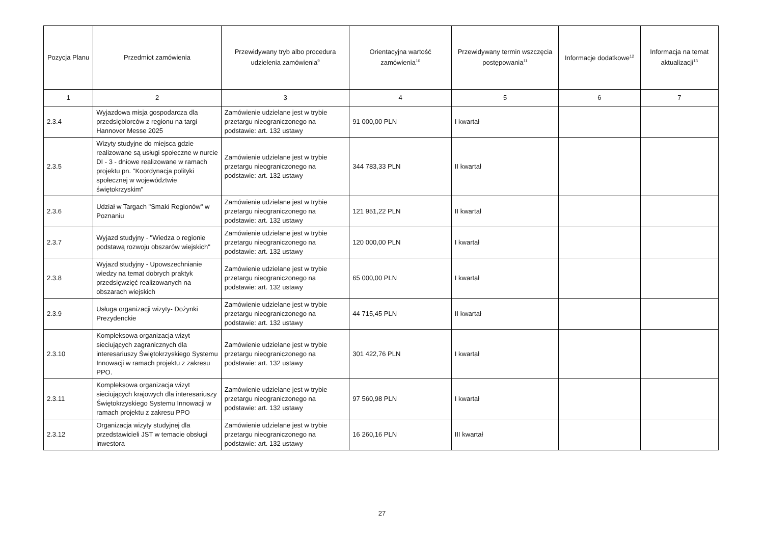| Pozycja Planu | Przedmiot zamówienia | Przewidywany tryb albo procedura udzielenia zamówienia<sup>9</sup> | Orientacyjna wartość zamówienia<sup>10</sup> | Przewidywany termin wszczęcia postępowania<sup>11</sup> | Informacje dodatkowe<sup>12</sup> | Informacja na temat aktualizacji<sup>13</sup> |
| --- | --- | --- | --- | --- | --- | --- |
| 1 | 2 | 3 | 4 | 5 | 6 | 7 |
| 2.3.4 | Wyjazdowa misja gospodarcza dla przedsiębiorców z regionu na targi Hannover Messe 2025 | Zamówienie udzielane jest w trybie przetargu nieograniczonego na podstawie: art. 132 ustawy | 91 000,00 PLN | I kwartał | | |
| 2.3.5 | Wizyty studyjne do miejsca gdzie realizowane są usługi społeczne w nurcie DI - 3 - dniowe realizowane w ramach projektu pn. "Koordynacja polityki społecznej w województwie świętokrzyskim" | Zamówienie udzielane jest w trybie przetargu nieograniczonego na podstawie: art. 132 ustawy | 344 783,33 PLN | II kwartał | | |
| 2.3.6 | Udział w Targach "Smaki Regionów" w Poznaniu | Zamówienie udzielane jest w trybie przetargu nieograniczonego na podstawie: art. 132 ustawy | 121 951,22 PLN | II kwartał | | |
| 2.3.7 | Wyjazd studyjny - "Wiedza o regionie podstawą rozwoju obszarów wiejskich" | Zamówienie udzielane jest w trybie przetargu nieograniczonego na podstawie: art. 132 ustawy | 120 000,00 PLN | I kwartał | | |
| 2.3.8 | Wyjazd studyjny - Upowszechnianie wiedzy na temat dobrych praktyk przedsięwzięć realizowanych na obszarach wiejskich | Zamówienie udzielane jest w trybie przetargu nieograniczonego na podstawie: art. 132 ustawy | 65 000,00 PLN | I kwartał | | |
| 2.3.9 | Usługa organizacji wizyty- Dożynki Prezydenckie | Zamówienie udzielane jest w trybie przetargu nieograniczonego na podstawie: art. 132 ustawy | 44 715,45 PLN | II kwartał | | |
| 2.3.10 | Kompleksowa organizacja wizyt sieciujących zagranicznych dla interesariuszy Świętokrzyskiego Systemu Innowacji w ramach projektu z zakresu PPO. | Zamówienie udzielane jest w trybie przetargu nieograniczonego na podstawie: art. 132 ustawy | 301 422,76 PLN | I kwartał | | |
| 2.3.11 | Kompleksowa organizacja wizyt sieciujących krajowych dla interesariuszy Świętokrzyskiego Systemu Innowacji w ramach projektu z zakresu PPO | Zamówienie udzielane jest w trybie przetargu nieograniczonego na podstawie: art. 132 ustawy | 97 560,98 PLN | I kwartał | | |
| 2.3.12 | Organizacja wizyty studyjnej dla przedstawicieli JST w temacie obsługi inwestora | Zamówienie udzielane jest w trybie przetargu nieograniczonego na podstawie: art. 132 ustawy | 16 260,16 PLN | III kwartał | | |
27